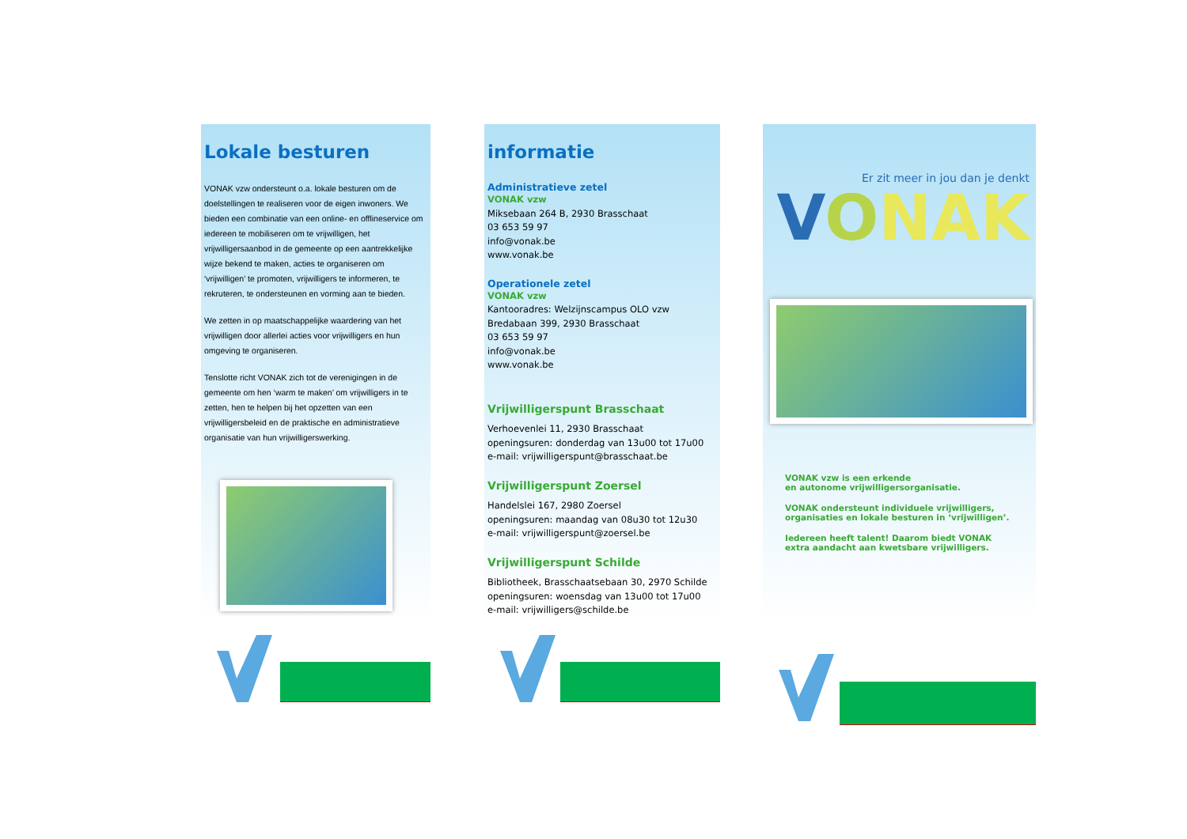Lokale besturen
VONAK vzw ondersteunt o.a. lokale besturen om de doelstellingen te realiseren voor de eigen inwoners. We bieden een combinatie van een online- en offlineservice om iedereen te mobiliseren om te vrijwilligen, het vrijwilligersaanbod in de gemeente op een aantrekkelijke wijze bekend te maken, acties te organiseren om ‘vrijwilligen’ te promoten, vrijwilligers te informeren, te rekruteren, te ondersteunen en vorming aan te bieden.
We zetten in op maatschappelijke waardering van het vrijwilligen door allerlei acties voor vrijwilligers en hun omgeving te organiseren.
Tenslotte richt VONAK zich tot de verenigingen in de gemeente om hen ‘warm te maken’ om vrijwilligers in te zetten, hen te helpen bij het opzetten van een vrijwilligersbeleid en de praktische en administratieve organisatie van hun vrijwilligerswerking.
informatie
Administratieve zetel
VONAK vzw
Miksebaan 264 B, 2930 Brasschaat
03 653 59 97
info@vonak.be
www.vonak.be
Operationele zetel
VONAK vzw
Kantooradres: Welzijnscampus OLO vzw
Bredabaan 399, 2930 Brasschaat
03 653 59 97
info@vonak.be
www.vonak.be
Vrijwilligerspunt Brasschaat
Verhoevenlei 11, 2930 Brasschaat
openingsuren: donderdag van 13u00 tot 17u00
e-mail: vrijwilligerspunt@brasschaat.be
Vrijwilligerspunt Zoersel
Handelslei 167, 2980 Zoersel
openingsuren: maandag van 08u30 tot 12u30
e-mail: vrijwilligerspunt@zoersel.be
Vrijwilligerspunt Schilde
Bibliotheek, Brasschaatsebaan 30, 2970 Schilde
openingsuren: woensdag van 13u00 tot 17u00
e-mail: vrijwilligers@schilde.be
Er zit meer in jou dan je denkt
VONAK
VONAK vzw is een erkende
en autonome vrijwilligersorganisatie.
VONAK ondersteunt individuele vrijwilligers, organisaties en lokale besturen in ‘vrijwilligen’.
Iedereen heeft talent! Daarom biedt VONAK extra aandacht aan kwetsbare vrijwilligers.